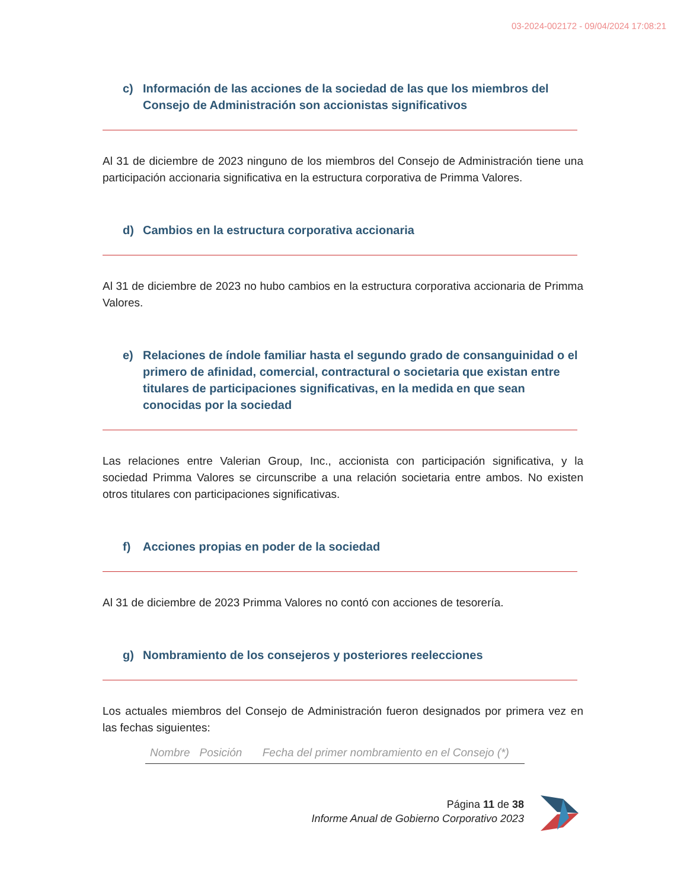03-2024-002172 - 09/04/2024 17:08:21
c) Información de las acciones de la sociedad de las que los miembros del Consejo de Administración son accionistas significativos
Al 31 de diciembre de 2023 ninguno de los miembros del Consejo de Administración tiene una participación accionaria significativa en la estructura corporativa de Primma Valores.
d) Cambios en la estructura corporativa accionaria
Al 31 de diciembre de 2023 no hubo cambios en la estructura corporativa accionaria de Primma Valores.
e) Relaciones de índole familiar hasta el segundo grado de consanguinidad o el primero de afinidad, comercial, contractural o societaria que existan entre titulares de participaciones significativas, en la medida en que sean conocidas por la sociedad
Las relaciones entre Valerian Group, Inc., accionista con participación significativa, y la sociedad Primma Valores se circunscribe a una relación societaria entre ambos. No existen otros titulares con participaciones significativas.
f) Acciones propias en poder de la sociedad
Al 31 de diciembre de 2023 Primma Valores no contó con acciones de tesorería.
g) Nombramiento de los consejeros y posteriores reelecciones
Los actuales miembros del Consejo de Administración fueron designados por primera vez en las fechas siguientes:
| Nombre | Posición | Fecha del primer nombramiento en el Consejo (*) |
| --- | --- | --- |
Página 11 de 38
Informe Anual de Gobierno Corporativo 2023